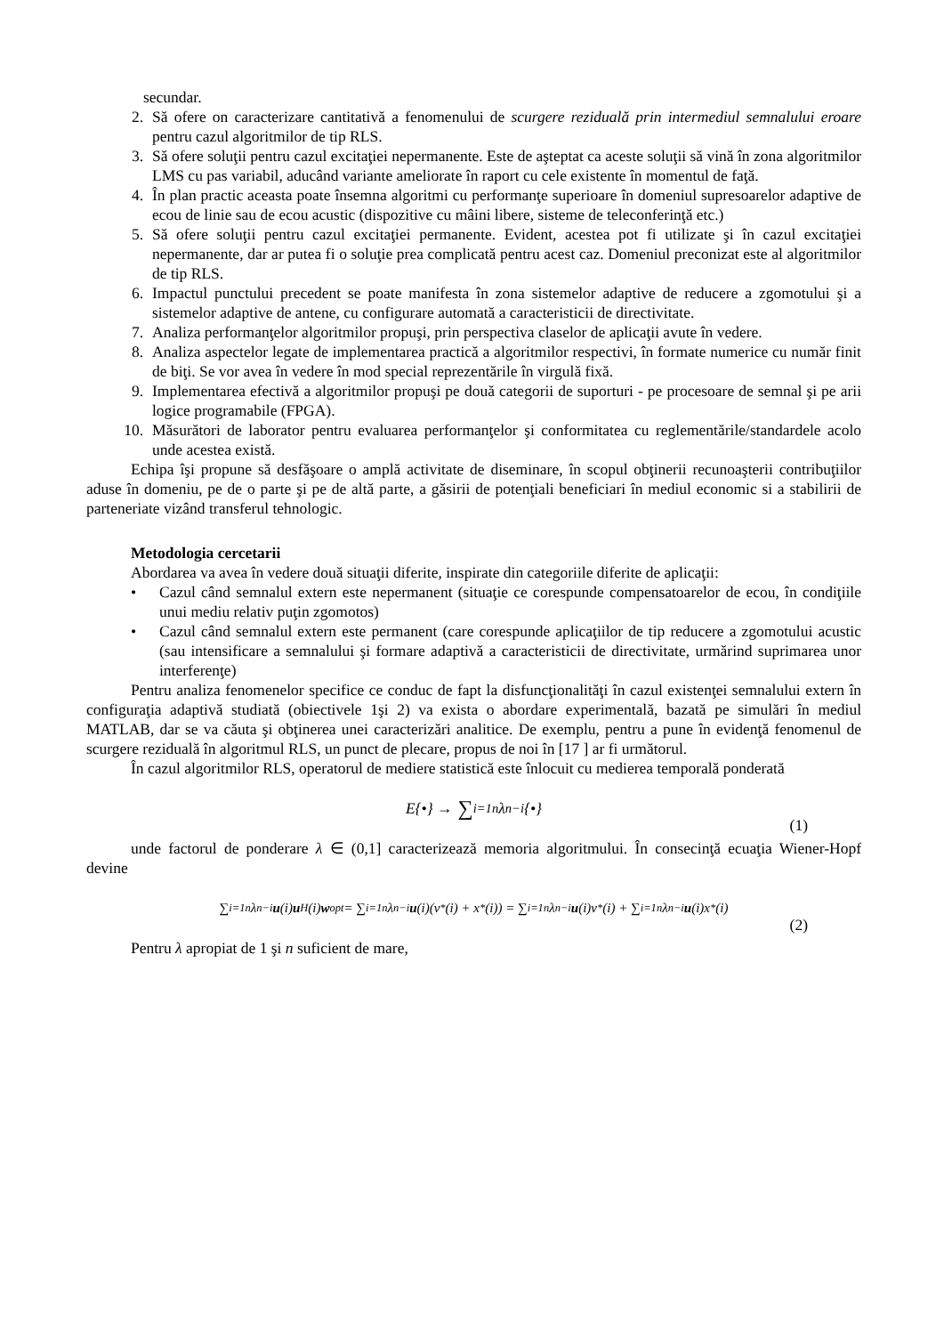secundar.
2. Să ofere on caracterizare cantitativă a fenomenului de scurgere reziduală prin intermediul semnalului eroare pentru cazul algoritmilor de tip RLS.
3. Să ofere soluţii pentru cazul excitaţiei nepermanente. Este de aşteptat ca aceste soluţii să vină în zona algoritmilor LMS cu pas variabil, aducând variante ameliorate în raport cu cele existente în momentul de faţă.
4. În plan practic aceasta poate însemna algoritmi cu performanţe superioare în domeniul supresoarelor adaptive de ecou de linie sau de ecou acustic (dispozitive cu mâini libere, sisteme de teleconferinţă etc.)
5. Să ofere soluţii pentru cazul excitaţiei permanente. Evident, acestea pot fi utilizate şi în cazul excitaţiei nepermanente, dar ar putea fi o soluţie prea complicată pentru acest caz. Domeniul preconizat este al algoritmilor de tip RLS.
6. Impactul punctului precedent se poate manifesta în zona sistemelor adaptive de reducere a zgomotului şi a sistemelor adaptive de antene, cu configurare automată a caracteristicii de directivitate.
7. Analiza performanţelor algoritmilor propuşi, prin perspectiva claselor de aplicaţii avute în vedere.
8. Analiza aspectelor legate de implementarea practică a algoritmilor respectivi, în formate numerice cu număr finit de biţi. Se vor avea în vedere în mod special reprezentările în virgulă fixă.
9. Implementarea efectivă a algoritmilor propuşi pe două categorii de suporturi - pe procesoare de semnal şi pe arii logice programabile (FPGA).
10. Măsurători de laborator pentru evaluarea performanţelor şi conformitatea cu reglementările/standardele acolo unde acestea există.
Echipa îşi propune să desfăşoare o amplă activitate de diseminare, în scopul obţinerii recunoaşterii contribuţiilor aduse în domeniu, pe de o parte şi pe de altă parte, a găsirii de potenţiali beneficiari în mediul economic si a stabilirii de parteneriate vizând transferul tehnologic.
Metodologia cercetarii
Abordarea va avea în vedere două situaţii diferite, inspirate din categoriile diferite de aplicaţii:
• Cazul când semnalul extern este nepermanent (situaţie ce corespunde compensatoarelor de ecou, în condiţiile unui mediu relativ puţin zgomotos)
• Cazul când semnalul extern este permanent (care corespunde aplicaţiilor de tip reducere a zgomotului acustic (sau intensificare a semnalului şi formare adaptivă a caracteristicii de directivitate, urmărind suprimarea unor interferenţe)
Pentru analiza fenomenelor specifice ce conduc de fapt la disfuncţionalităţi în cazul existenţei semnalului extern în configuraţia adaptivă studiată (obiectivele 1şi 2) va exista o abordare experimentală, bazată pe simulări în mediul MATLAB, dar se va căuta şi obţinerea unei caracterizări analitice. De exemplu, pentru a pune în evidenţă fenomenul de scurgere reziduală în algoritmul RLS, un punct de plecare, propus de noi în [17 ] ar fi următorul.
În cazul algoritmilor RLS, operatorul de mediere statistică este înlocuit cu medierea temporală ponderată
E{•} → ∑<sub>i=1</sub><sup>n</sup> λ<sup>n−i</sup> {•}
(1)
unde factorul de ponderare λ ∈ (0,1] caracterizează memoria algoritmului. În consecinţă ecuaţia Wiener-Hopf devine
∑<sub>i=1</sub><sup>n</sup> λ<sup>n−i</sup> u (i) u<sup>H</sup>(i) w<sub>opt</sub> = ∑<sub>i=1</sub><sup>n</sup> λ<sup>n−i</sup> u (i)(v<sup>*</sup>(i) + x<sup>*</sup>(i)) = ∑<sub>i=1</sub><sup>n</sup> λ<sup>n−i</sup> u (i)v<sup>*</sup>(i) + ∑<sub>i=1</sub><sup>n</sup> λ<sup>n−i</sup> u (i)x<sup>*</sup>(i)
(2)
Pentru λ apropiat de 1 şi n suficient de mare,